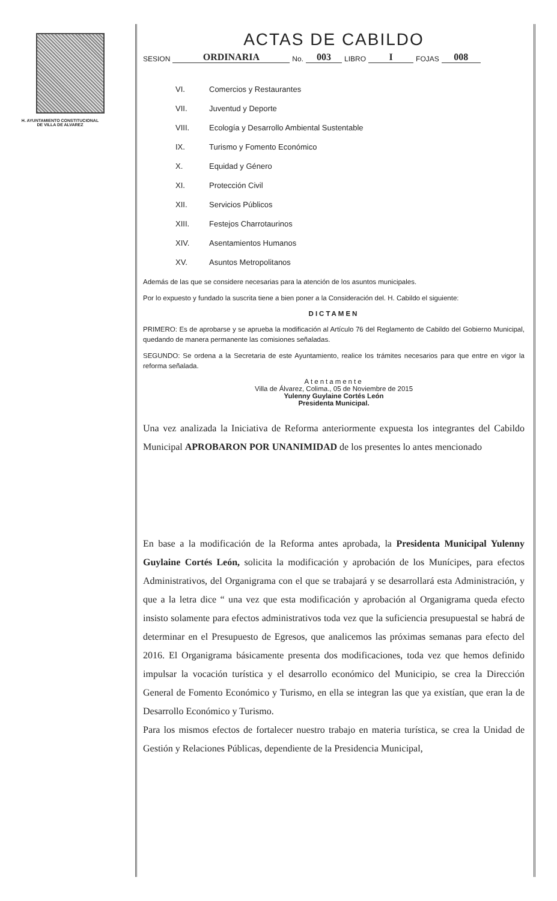H. AYUNTAMIENTO CONSTITUCIONAL
DE VILLA DE ALVAREZ
ACTAS DE CABILDO
SESION ORDINARIA No. 003 LIBRO I FOJAS 008
VI. Comercios y Restaurantes
VII. Juventud y Deporte
VIII. Ecología y Desarrollo Ambiental Sustentable
IX. Turismo y Fomento Económico
X. Equidad y Género
XI. Protección Civil
XII. Servicios Públicos
XIII. Festejos Charrotaurinos
XIV. Asentamientos Humanos
XV. Asuntos Metropolitanos
Además de las que se considere necesarias para la atención de los asuntos municipales.
Por lo expuesto y fundado la suscrita tiene a bien poner a la Consideración del. H. Cabildo el siguiente:
DICTAMEN
PRIMERO: Es de aprobarse y se aprueba la modificación al Artículo 76 del Reglamento de Cabildo del Gobierno Municipal, quedando de manera permanente las comisiones señaladas.
SEGUNDO: Se ordena a la Secretaria de este Ayuntamiento, realice los trámites necesarios para que entre en vigor la reforma señalada.
Atentamente
Villa de Álvarez, Colima., 05 de Noviembre de 2015
Yulenny Guylaine Cortés León
Presidenta Municipal.
Una vez analizada la Iniciativa de Reforma anteriormente expuesta los integrantes del Cabildo Municipal APROBARON POR UNANIMIDAD de los presentes lo antes mencionado
En base a la modificación de la Reforma antes aprobada, la Presidenta Municipal Yulenny Guylaine Cortés León, solicita la modificación y aprobación de los Munícipes, para efectos Administrativos, del Organigrama con el que se trabajará y se desarrollará esta Administración, y que a la letra dice “ una vez que esta modificación y aprobación al Organigrama queda efecto insisto solamente para efectos administrativos toda vez que la suficiencia presupuestal se habrá de determinar en el Presupuesto de Egresos, que analicemos las próximas semanas para efecto del 2016. El Organigrama básicamente presenta dos modificaciones, toda vez que hemos definido impulsar la vocación turística y el desarrollo económico del Municipio, se crea la Dirección General de Fomento Económico y Turismo, en ella se integran las que ya existían, que eran la de Desarrollo Económico y Turismo.
Para los mismos efectos de fortalecer nuestro trabajo en materia turística, se crea la Unidad de Gestión y Relaciones Públicas, dependiente de la Presidencia Municipal,